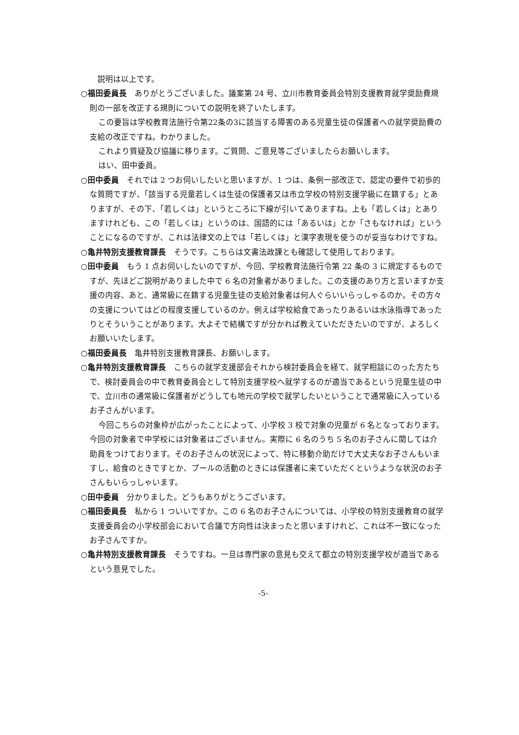説明は以上です。
○福田委員長　ありがとうございました。議案第 24 号、立川市教育委員会特別支援教育就学奨励費規則の一部を改正する規則についての説明を終了いたします。
この要旨は学校教育法施行令第22条の3に該当する障害のある児童生徒の保護者への就学奨励費の支給の改正ですね。わかりました。
これより質疑及び協議に移ります。ご質問、ご意見等ございましたらお願いします。
はい、田中委員。
○田中委員　それでは 2 つお伺いしたいと思いますが、1 つは、条例一部改正で、認定の要件で初歩的な質問ですが、「該当する児童若しくは生徒の保護者又は市立学校の特別支援学級に在籍する」とありますが、その下、「若しくは」というところに下線が引いてありますね。上も「若しくは」とありますけれども、この「若しくは」というのは、国語的には「あるいは」とか「さもなければ」ということになるのですが、これは法律文の上では「若しくは」と漢字表現を使うのが妥当なわけですね。
○亀井特別支援教育課長　そうです。こちらは文書法政課とも確認して使用しております。
○田中委員　もう 1 点お伺いしたいのですが、今回、学校教育法施行令第 22 条の 3 に規定するものですが、先ほどご説明がありました中で 6 名の対象者がありました。この支援のあり方と言いますか支援の内容、あと、通常級に在籍する児童生徒の支給対象者は何人ぐらいいらっしゃるのか。その方々の支援についてはどの程度支援しているのか。例えば学校給食であったりあるいは水泳指導であったりとそういうことがあります。大よそで結構ですが分かれば教えていただきたいのですが、よろしくお願いいたします。
○福田委員長　亀井特別支援教育課長、お願いします。
○亀井特別支援教育課長　こちらの就学支援部会それから検討委員会を経て、就学相談にのった方たちで、検討委員会の中で教育委員会として特別支援学校へ就学するのが適当であるという児童生徒の中で、立川市の通常級に保護者がどうしても地元の学校で就学したいということで通常級に入っているお子さんがいます。
今回こちらの対象枠が広がったことによって、小学校 3 校で対象の児童が 6 名となっております。今回の対象者で中学校には対象者はございません。実際に 6 名のうち 5 名のお子さんに関しては介助員をつけております。そのお子さんの状況によって、特に移動介助だけで大丈夫なお子さんもいますし、給食のときですとか、プールの活動のときには保護者に来ていただくというような状況のお子さんもいらっしゃいます。
○田中委員　分かりました。どうもありがとうございます。
○福田委員長　私から 1 ついいですか。この 6 名のお子さんについては、小学校の特別支援教育の就学支援委員会の小学校部会において合議で方向性は決まったと思いますけれど、これは不一致になったお子さんですか。
○亀井特別支援教育課長　そうですね。一旦は専門家の意見も交えて都立の特別支援学校が適当であるという意見でした。
-5-